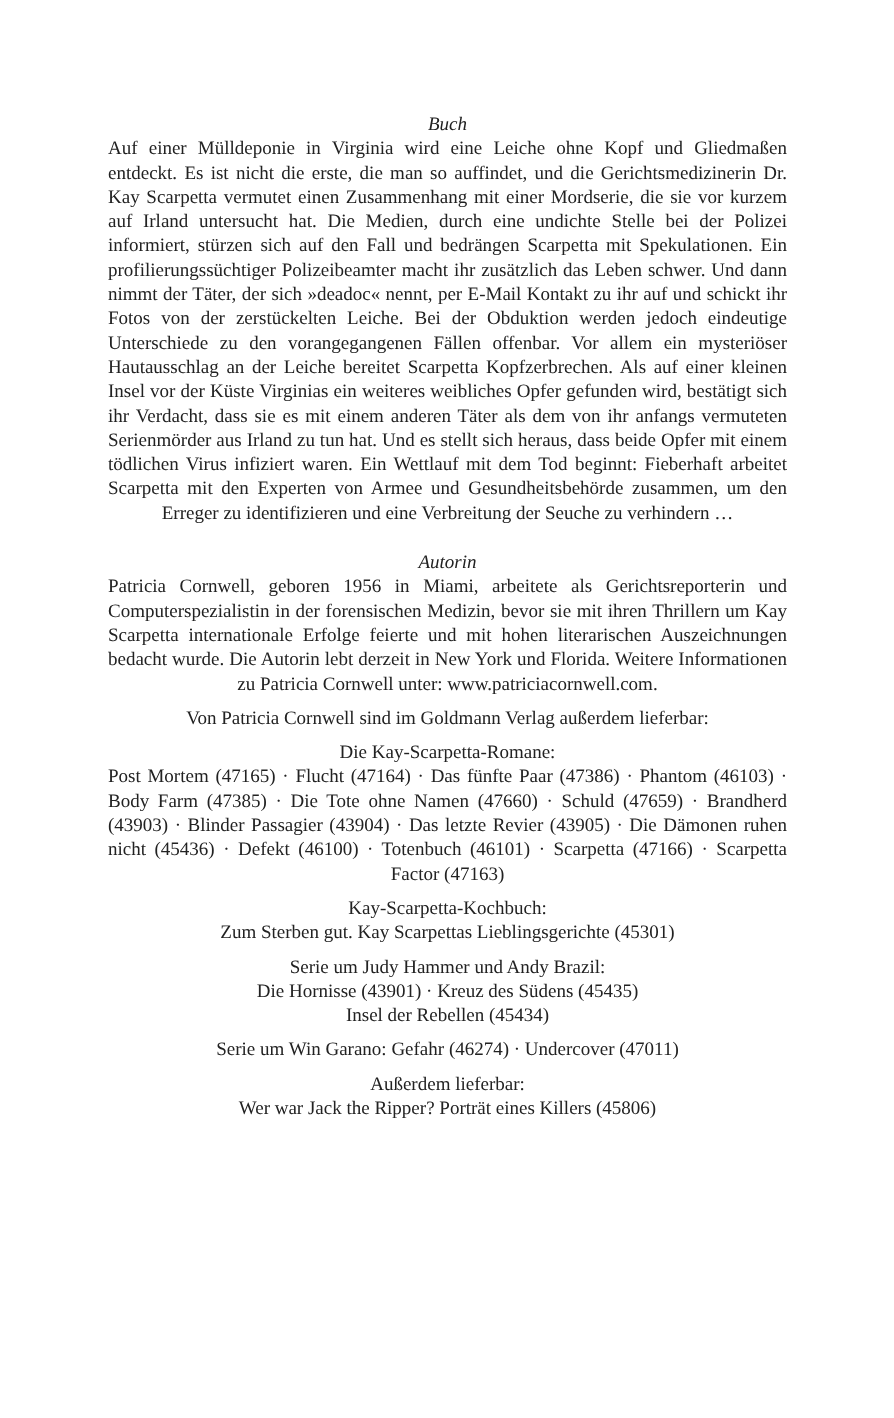Buch
Auf einer Mülldeponie in Virginia wird eine Leiche ohne Kopf und Gliedmaßen entdeckt. Es ist nicht die erste, die man so auffindet, und die Gerichtsmedizinerin Dr. Kay Scarpetta vermutet einen Zusammenhang mit einer Mordserie, die sie vor kurzem auf Irland untersucht hat. Die Medien, durch eine undichte Stelle bei der Polizei informiert, stürzen sich auf den Fall und bedrängen Scarpetta mit Spekulationen. Ein profilierungssüchtiger Polizeibeamter macht ihr zusätzlich das Leben schwer. Und dann nimmt der Täter, der sich »deadoc« nennt, per E-Mail Kontakt zu ihr auf und schickt ihr Fotos von der zerstückelten Leiche. Bei der Obduktion werden jedoch eindeutige Unterschiede zu den vorangegangenen Fällen offenbar. Vor allem ein mysteriöser Hautausschlag an der Leiche bereitet Scarpetta Kopfzerbrechen. Als auf einer kleinen Insel vor der Küste Virginias ein weiteres weibliches Opfer gefunden wird, bestätigt sich ihr Verdacht, dass sie es mit einem anderen Täter als dem von ihr anfangs vermuteten Serienmörder aus Irland zu tun hat. Und es stellt sich heraus, dass beide Opfer mit einem tödlichen Virus infiziert waren. Ein Wettlauf mit dem Tod beginnt: Fieberhaft arbeitet Scarpetta mit den Experten von Armee und Gesundheitsbehörde zusammen, um den Erreger zu identifizieren und eine Verbreitung der Seuche zu verhindern …
Autorin
Patricia Cornwell, geboren 1956 in Miami, arbeitete als Gerichtsreporterin und Computerspezialistin in der forensischen Medizin, bevor sie mit ihren Thrillern um Kay Scarpetta internationale Erfolge feierte und mit hohen literarischen Auszeichnungen bedacht wurde. Die Autorin lebt derzeit in New York und Florida. Weitere Informationen zu Patricia Cornwell unter: www.patriciacornwell.com.
Von Patricia Cornwell sind im Goldmann Verlag außerdem lieferbar:
Die Kay-Scarpetta-Romane:
Post Mortem (47165) · Flucht (47164) · Das fünfte Paar (47386) · Phantom (46103) · Body Farm (47385) · Die Tote ohne Namen (47660) · Schuld (47659) · Brandherd (43903) · Blinder Passagier (43904) · Das letzte Revier (43905) · Die Dämonen ruhen nicht (45436) · Defekt (46100) · Totenbuch (46101) · Scarpetta (47166) · Scarpetta Factor (47163)
Kay-Scarpetta-Kochbuch:
Zum Sterben gut. Kay Scarpettas Lieblingsgerichte (45301)
Serie um Judy Hammer und Andy Brazil:
Die Hornisse (43901) · Kreuz des Südens (45435)
Insel der Rebellen (45434)
Serie um Win Garano: Gefahr (46274) · Undercover (47011)
Außerdem lieferbar:
Wer war Jack the Ripper? Porträt eines Killers (45806)